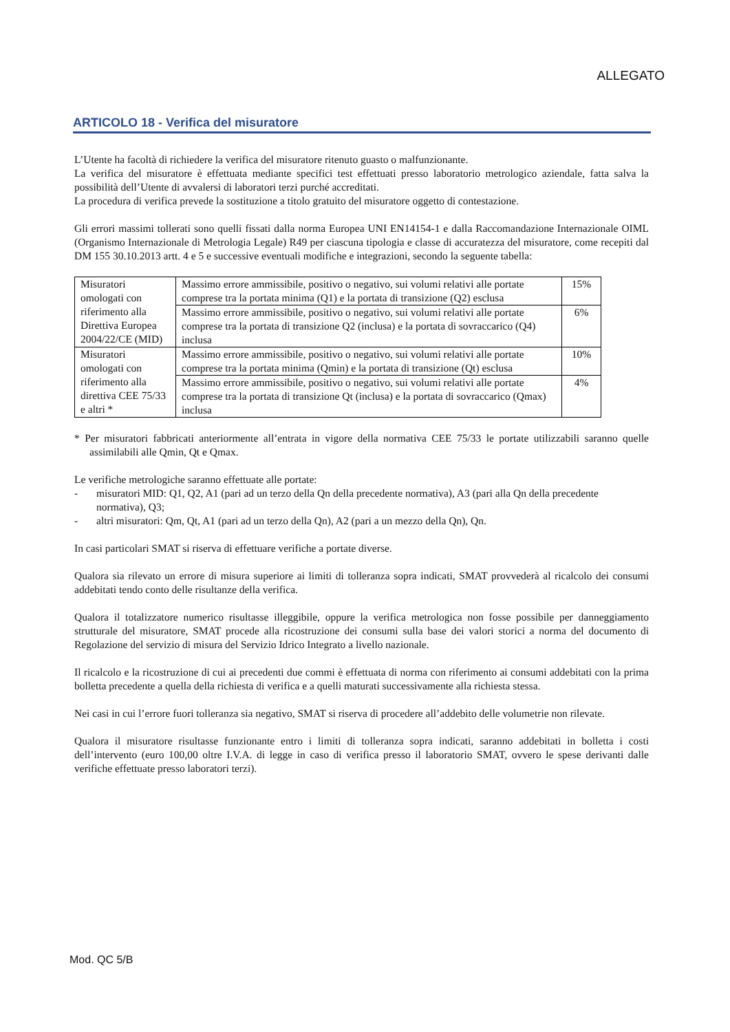ALLEGATO
ARTICOLO 18 - Verifica del misuratore
L’Utente ha facoltà di richiedere la verifica del misuratore ritenuto guasto o malfunzionante.
La verifica del misuratore è effettuata mediante specifici test effettuati presso laboratorio metrologico aziendale, fatta salva la possibilità dell’Utente di avvalersi di laboratori terzi purché accreditati.
La procedura di verifica prevede la sostituzione a titolo gratuito del misuratore oggetto di contestazione.
Gli errori massimi tollerati sono quelli fissati dalla norma Europea UNI EN14154-1 e dalla Raccomandazione Internazionale OIML (Organismo Internazionale di Metrologia Legale) R49 per ciascuna tipologia e classe di accuratezza del misuratore, come recepiti dal DM 155 30.10.2013 artt. 4 e 5 e successive eventuali modifiche e integrazioni, secondo la seguente tabella:
| Misuratori omologati con riferimento alla Direttiva Europea 2004/22/CE (MID) | Massimo errore ammissibile, positivo o negativo, sui volumi relativi alle portate comprese tra la portata minima (Q1) e la portata di transizione (Q2) esclusa | 15% |
| | Massimo errore ammissibile, positivo o negativo, sui volumi relativi alle portate comprese tra la portata di transizione Q2 (inclusa) e la portata di sovraccarico (Q4) inclusa | 6% |
| Misuratori omologati con riferimento alla direttiva CEE 75/33 e altri * | Massimo errore ammissibile, positivo o negativo, sui volumi relativi alle portate comprese tra la portata minima (Qmin) e la portata di transizione (Qt) esclusa | 10% |
| | Massimo errore ammissibile, positivo o negativo, sui volumi relativi alle portate comprese tra la portata di transizione Qt (inclusa) e la portata di sovraccarico (Qmax) inclusa | 4% |
* Per misuratori fabbricati anteriormente all’entrata in vigore della normativa CEE 75/33 le portate utilizzabili saranno quelle assimilabili alle Qmin, Qt e Qmax.
Le verifiche metrologiche saranno effettuate alle portate:
- misuratori MID: Q1, Q2, A1 (pari ad un terzo della Qn della precedente normativa), A3 (pari alla Qn della precedente normativa), Q3;
- altri misuratori: Qm, Qt, A1 (pari ad un terzo della Qn), A2 (pari a un mezzo della Qn), Qn.
In casi particolari SMAT si riserva di effettuare verifiche a portate diverse.
Qualora sia rilevato un errore di misura superiore ai limiti di tolleranza sopra indicati, SMAT provvederà al ricalcolo dei consumi addebitati tendo conto delle risultanze della verifica.
Qualora il totalizzatore numerico risultasse illeggibile, oppure la verifica metrologica non fosse possibile per danneggiamento strutturale del misuratore, SMAT procede alla ricostruzione dei consumi sulla base dei valori storici a norma del documento di Regolazione del servizio di misura del Servizio Idrico Integrato a livello nazionale.
Il ricalcolo e la ricostruzione di cui ai precedenti due commi è effettuata di norma con riferimento ai consumi addebitati con la prima bolletta precedente a quella della richiesta di verifica e a quelli maturati successivamente alla richiesta stessa.
Nei casi in cui l’errore fuori tolleranza sia negativo, SMAT si riserva di procedere all’addebito delle volumetrie non rilevate.
Qualora il misuratore risultasse funzionante entro i limiti di tolleranza sopra indicati, saranno addebitati in bolletta i costi dell’intervento (euro 100,00 oltre I.V.A. di legge in caso di verifica presso il laboratorio SMAT, ovvero le spese derivanti dalle verifiche effettuate presso laboratori terzi).
Mod. QC 5/B